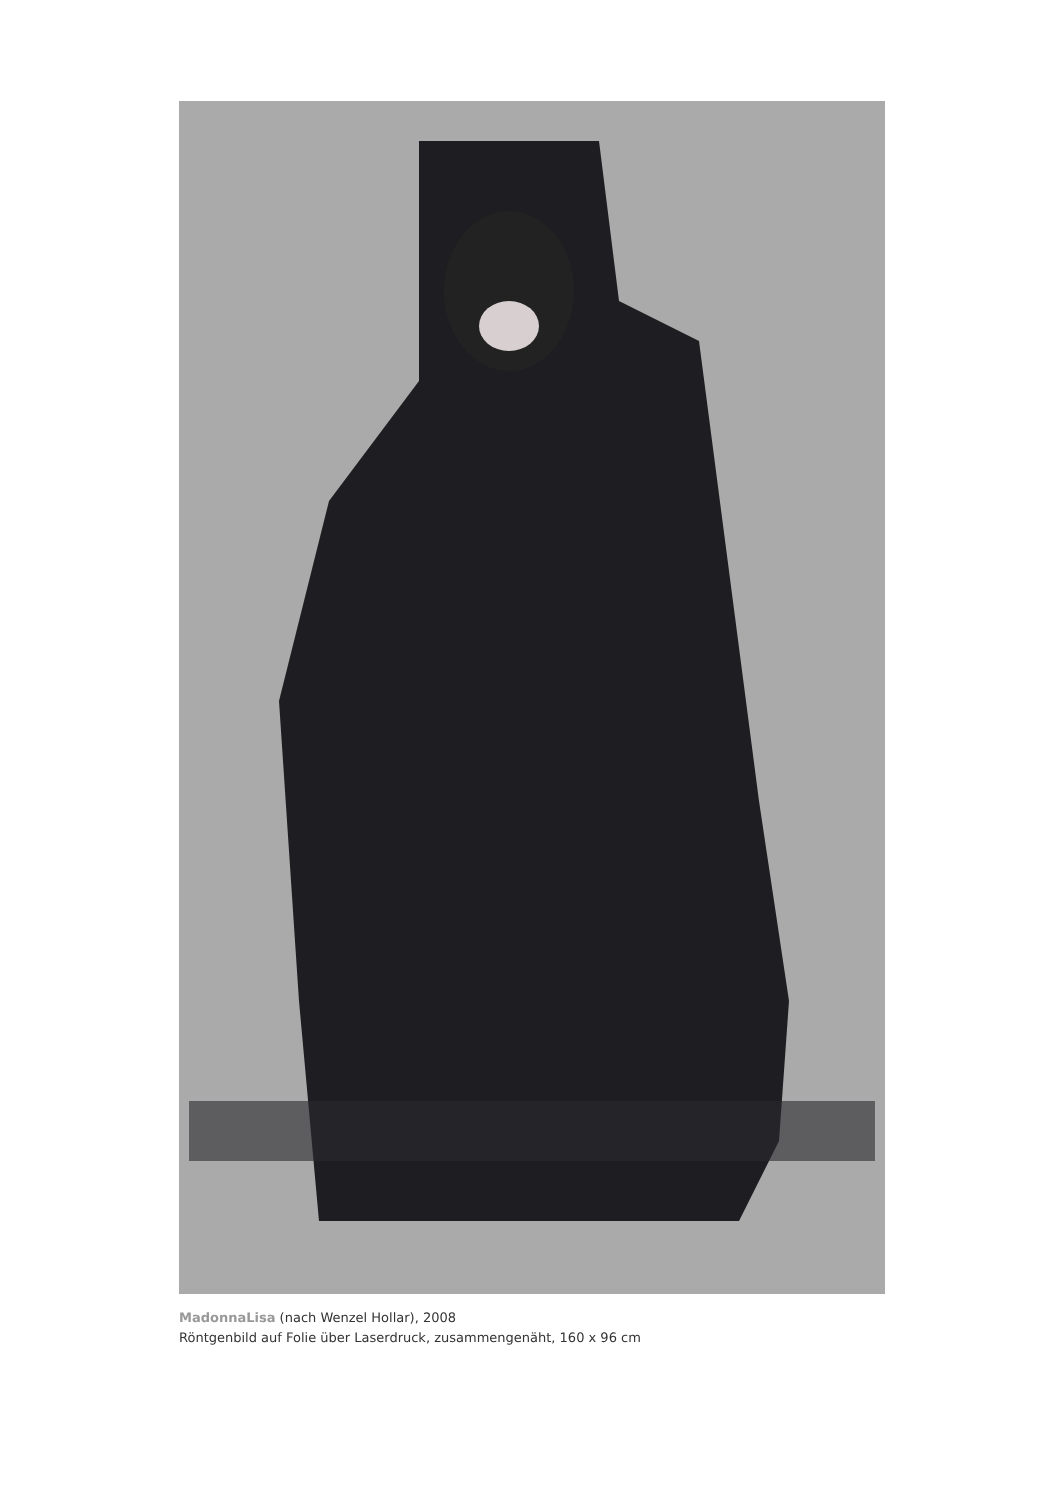MadonnaLisa (nach Wenzel Hollar), 2008
Röntgenbild auf Folie über Laserdruck, zusammengenäht, 160 x 96 cm